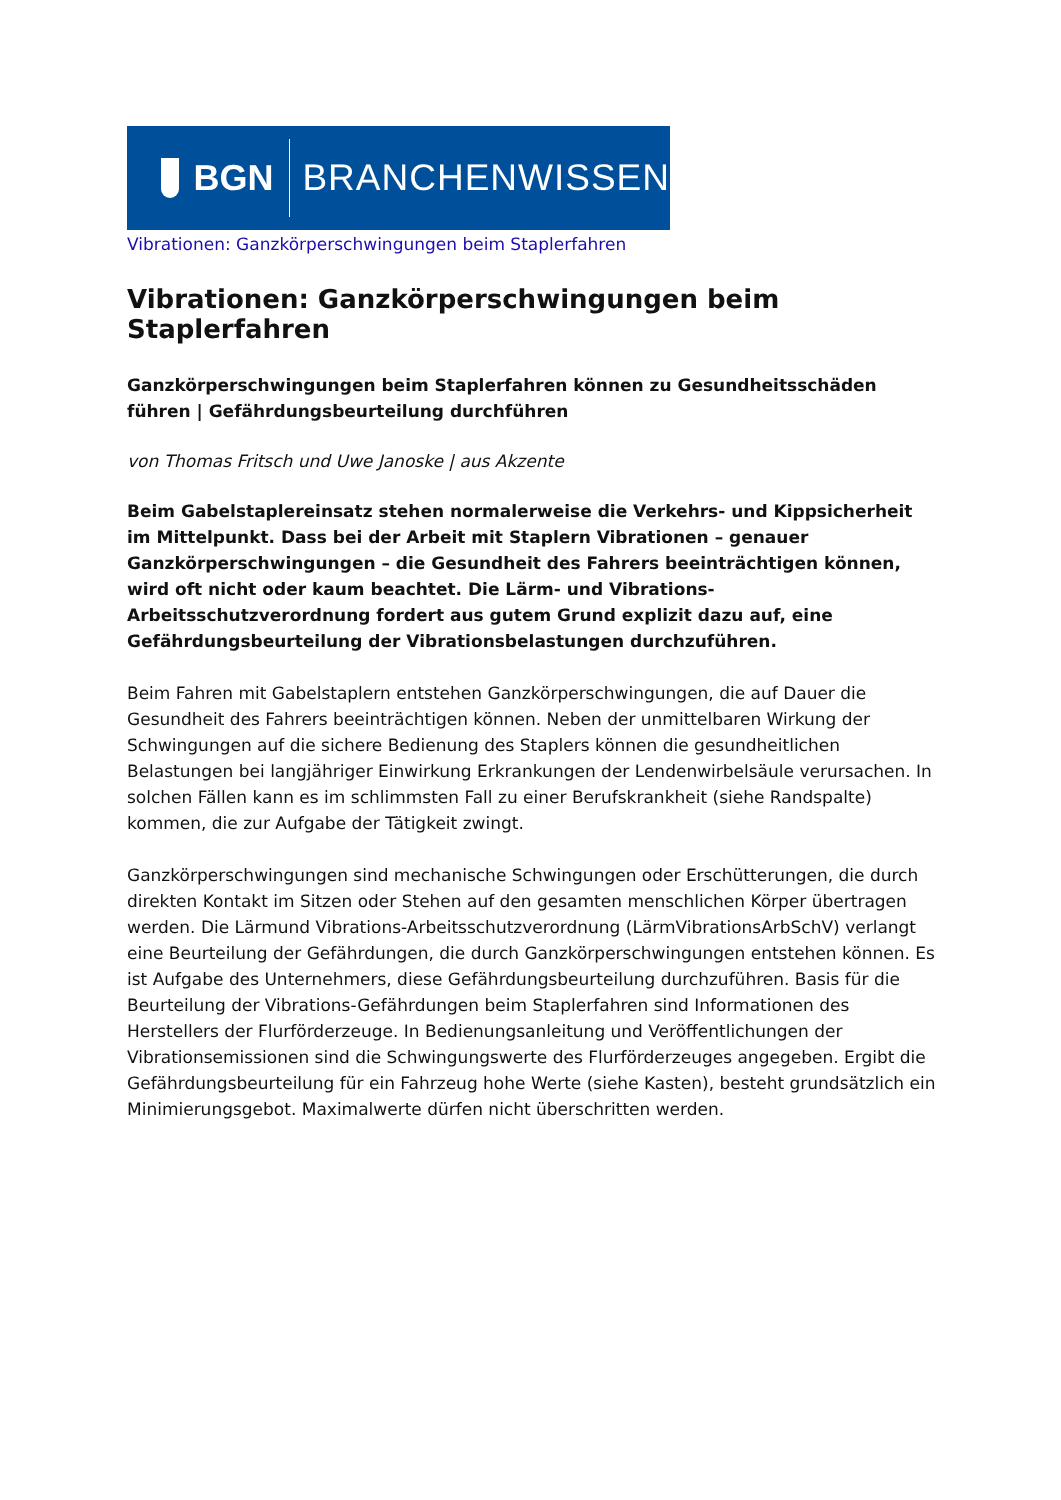BGN BRANCHENWISSEN
Vibrationen: Ganzkörperschwingungen beim Staplerfahren
Vibrationen: Ganzkörperschwingungen beim Staplerfahren
Ganzkörperschwingungen beim Staplerfahren können zu Gesundheitsschäden führen | Gefährdungsbeurteilung durchführen
von Thomas Fritsch und Uwe Janoske | aus Akzente
Beim Gabelstaplereinsatz stehen normalerweise die Verkehrs- und Kippsicherheit im Mittelpunkt. Dass bei der Arbeit mit Staplern Vibrationen – genauer Ganzkörperschwingungen – die Gesundheit des Fahrers beeinträchtigen können, wird oft nicht oder kaum beachtet. Die Lärm- und Vibrations-Arbeitsschutzverordnung fordert aus gutem Grund explizit dazu auf, eine Gefährdungsbeurteilung der Vibrationsbelastungen durchzuführen.
Beim Fahren mit Gabelstaplern entstehen Ganzkörperschwingungen, die auf Dauer die Gesundheit des Fahrers beeinträchtigen können. Neben der unmittelbaren Wirkung der Schwingungen auf die sichere Bedienung des Staplers können die gesundheitlichen Belastungen bei langjähriger Einwirkung Erkrankungen der Lendenwirbelsäule verursachen. In solchen Fällen kann es im schlimmsten Fall zu einer Berufskrankheit (siehe Randspalte) kommen, die zur Aufgabe der Tätigkeit zwingt.
Ganzkörperschwingungen sind mechanische Schwingungen oder Erschütterungen, die durch direkten Kontakt im Sitzen oder Stehen auf den gesamten menschlichen Körper übertragen werden. Die Lärmund Vibrations-Arbeitsschutzverordnung (LärmVibrationsArbSchV) verlangt eine Beurteilung der Gefährdungen, die durch Ganzkörperschwingungen entstehen können. Es ist Aufgabe des Unternehmers, diese Gefährdungsbeurteilung durchzuführen. Basis für die Beurteilung der Vibrations-Gefährdungen beim Staplerfahren sind Informationen des Herstellers der Flurförderzeuge. In Bedienungsanleitung und Veröffentlichungen der Vibrationsemissionen sind die Schwingungswerte des Flurförderzeuges angegeben. Ergibt die Gefährdungsbeurteilung für ein Fahrzeug hohe Werte (siehe Kasten), besteht grundsätzlich ein Minimierungsgebot. Maximalwerte dürfen nicht überschritten werden.